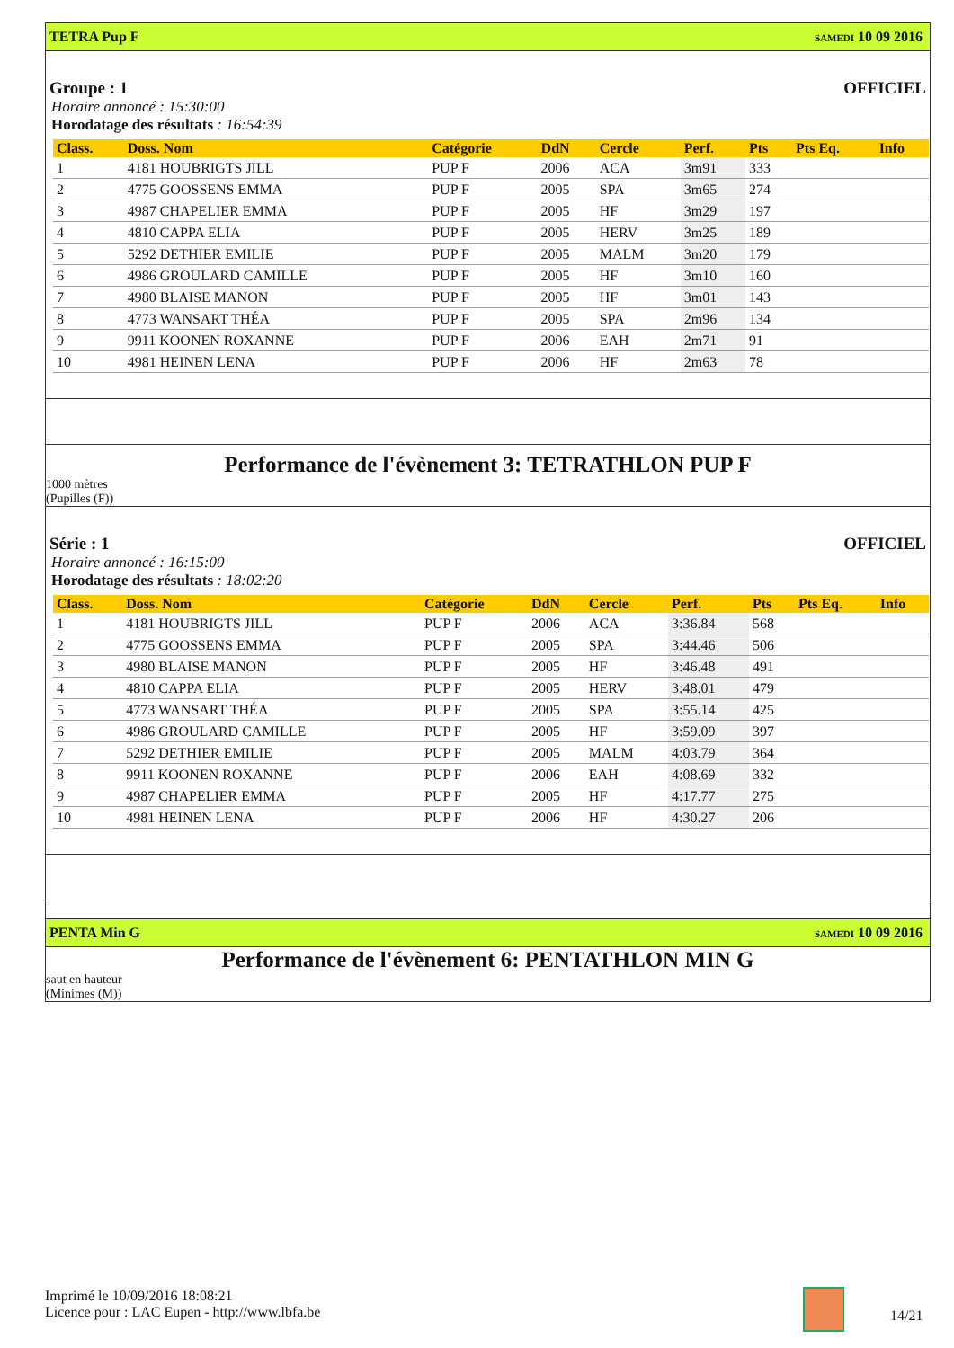TETRA Pup F SAMEDI 10 09 2016
Groupe : 1 OFFICIEL
Horaire annoncé : 15:30:00
Horodatage des résultats : 16:54:39
| Class. | Doss. Nom | Catégorie | DdN | Cercle | Perf. | Pts | Pts Eq. | Info |
| --- | --- | --- | --- | --- | --- | --- | --- | --- |
| 1 | 4181 HOUBRIGTS JILL | PUP F | 2006 | ACA | 3m91 | 333 | | |
| 2 | 4775 GOOSSENS EMMA | PUP F | 2005 | SPA | 3m65 | 274 | | |
| 3 | 4987 CHAPELIER EMMA | PUP F | 2005 | HF | 3m29 | 197 | | |
| 4 | 4810 CAPPA ELIA | PUP F | 2005 | HERV | 3m25 | 189 | | |
| 5 | 5292 DETHIER EMILIE | PUP F | 2005 | MALM | 3m20 | 179 | | |
| 6 | 4986 GROULARD CAMILLE | PUP F | 2005 | HF | 3m10 | 160 | | |
| 7 | 4980 BLAISE MANON | PUP F | 2005 | HF | 3m01 | 143 | | |
| 8 | 4773 WANSART THÉA | PUP F | 2005 | SPA | 2m96 | 134 | | |
| 9 | 9911 KOONEN ROXANNE | PUP F | 2006 | EAH | 2m71 | 91 | | |
| 10 | 4981 HEINEN LENA | PUP F | 2006 | HF | 2m63 | 78 | | |
Performance de l'évènement 3: TETRATHLON PUP F
1000 mètres
(Pupilles (F))
Série : 1 OFFICIEL
Horaire annoncé : 16:15:00
Horodatage des résultats : 18:02:20
| Class. | Doss. Nom | Catégorie | DdN | Cercle | Perf. | Pts | Pts Eq. | Info |
| --- | --- | --- | --- | --- | --- | --- | --- | --- |
| 1 | 4181 HOUBRIGTS JILL | PUP F | 2006 | ACA | 3:36.84 | 568 | | |
| 2 | 4775 GOOSSENS EMMA | PUP F | 2005 | SPA | 3:44.46 | 506 | | |
| 3 | 4980 BLAISE MANON | PUP F | 2005 | HF | 3:46.48 | 491 | | |
| 4 | 4810 CAPPA ELIA | PUP F | 2005 | HERV | 3:48.01 | 479 | | |
| 5 | 4773 WANSART THÉA | PUP F | 2005 | SPA | 3:55.14 | 425 | | |
| 6 | 4986 GROULARD CAMILLE | PUP F | 2005 | HF | 3:59.09 | 397 | | |
| 7 | 5292 DETHIER EMILIE | PUP F | 2005 | MALM | 4:03.79 | 364 | | |
| 8 | 9911 KOONEN ROXANNE | PUP F | 2006 | EAH | 4:08.69 | 332 | | |
| 9 | 4987 CHAPELIER EMMA | PUP F | 2005 | HF | 4:17.77 | 275 | | |
| 10 | 4981 HEINEN LENA | PUP F | 2006 | HF | 4:30.27 | 206 | | |
PENTA Min G SAMEDI 10 09 2016
Performance de l'évènement 6: PENTATHLON MIN G
saut en hauteur
(Minimes (M))
Imprimé le 10/09/2016 18:08:21
Licence pour : LAC Eupen - http://www.lbfa.be
14/21